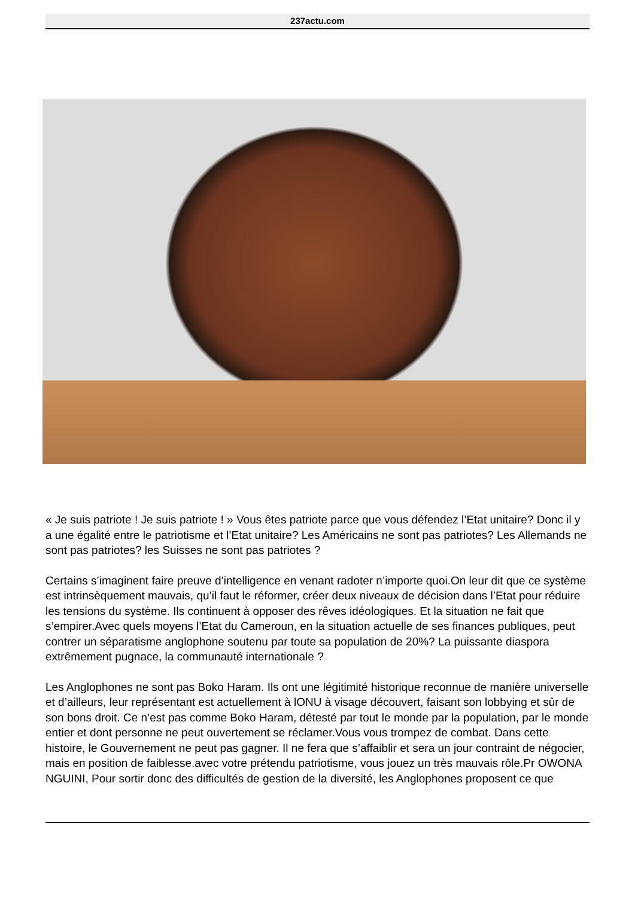237actu.com
« Je suis patriote ! Je suis patriote ! » Vous êtes patriote parce que vous défendez l’Etat unitaire? Donc il y a une égalité entre le patriotisme et l’Etat unitaire? Les Américains ne sont pas patriotes? Les Allemands ne sont pas patriotes? les Suisses ne sont pas patriotes ?
Certains s’imaginent faire preuve d’intelligence en venant radoter n’importe quoi.On leur dit que ce système est intrinsèquement mauvais, qu’il faut le réformer, créer deux niveaux de décision dans l’Etat pour réduire les tensions du système. Ils continuent à opposer des rêves idéologiques. Et la situation ne fait que s’empirer.Avec quels moyens l’Etat du Cameroun, en la situation actuelle de ses finances publiques, peut contrer un séparatisme anglophone soutenu par toute sa population de 20%? La puissante diaspora extrêmement pugnace, la communauté internationale ?
Les Anglophones ne sont pas Boko Haram. Ils ont une légitimité historique reconnue de manière universelle et d’ailleurs, leur représentant est actuellement à lONU à visage découvert, faisant son lobbying et sûr de son bons droit. Ce n’est pas comme Boko Haram, détesté par tout le monde par la population, par le monde entier et dont personne ne peut ouvertement se réclamer.Vous vous trompez de combat. Dans cette histoire, le Gouvernement ne peut pas gagner. Il ne fera que s’affaiblir et sera un jour contraint de négocier, mais en position de faiblesse.avec votre prétendu patriotisme, vous jouez un très mauvais rôle.Pr OWONA NGUINI, Pour sortir donc des difficultés de gestion de la diversité, les Anglophones proposent ce que